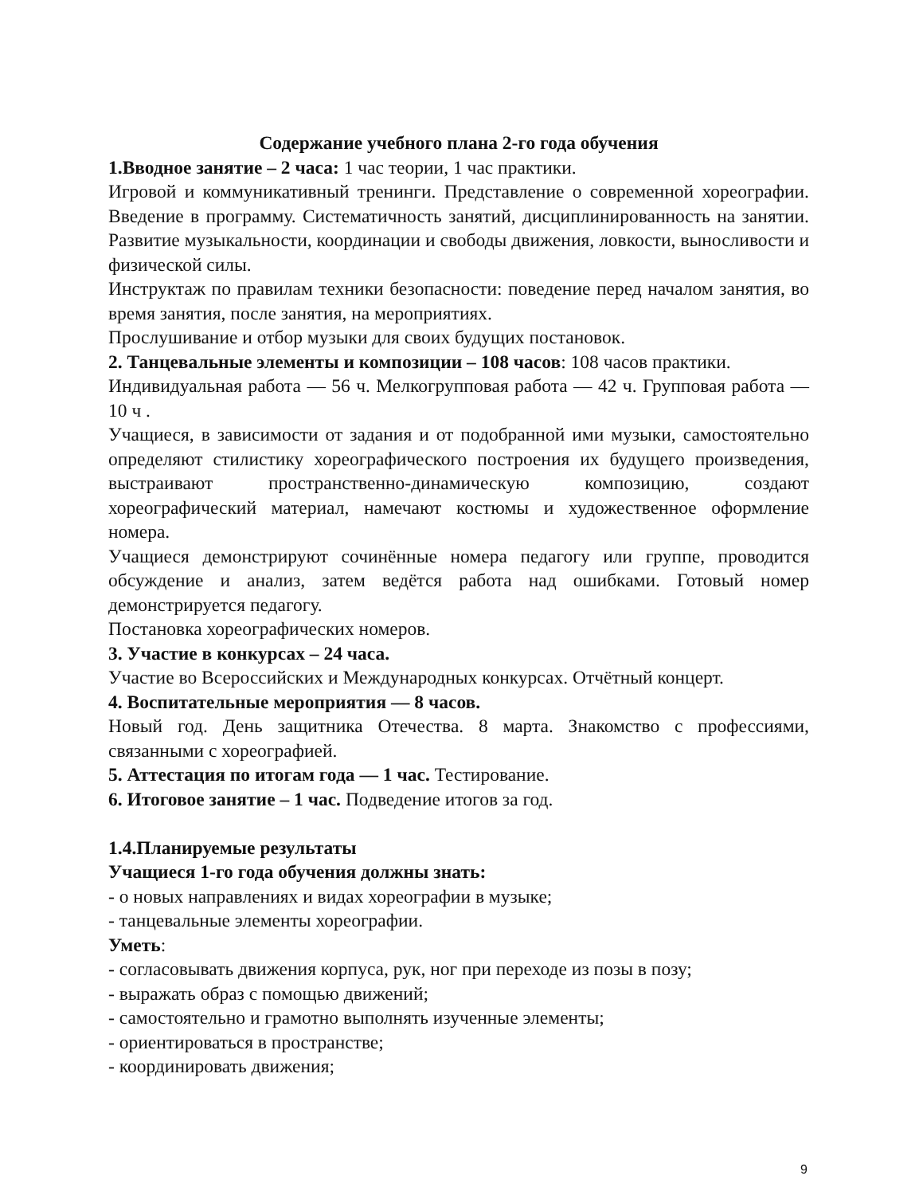Содержание учебного плана 2-го года обучения
1.Вводное занятие – 2 часа: 1 час теории, 1 час практики.
Игровой и коммуникативный тренинги. Представление о современной хореографии. Введение в программу. Систематичность занятий, дисциплинированность на занятии. Развитие музыкальности, координации и свободы движения, ловкости, выносливости и физической силы.
Инструктаж по правилам техники безопасности: поведение перед началом занятия, во время занятия, после занятия, на мероприятиях.
Прослушивание и отбор музыки для своих будущих постановок.
2. Танцевальные элементы и композиции – 108 часов: 108 часов практики.
Индивидуальная работа — 56 ч. Мелкогрупповая работа — 42 ч. Групповая работа — 10 ч .
Учащиеся, в зависимости от задания и от подобранной ими музыки, самостоятельно определяют стилистику хореографического построения их будущего произведения, выстраивают пространственно-динамическую композицию, создают хореографический материал, намечают костюмы и художественное оформление номера.
Учащиеся демонстрируют сочинённые номера педагогу или группе, проводится обсуждение и анализ, затем ведётся работа над ошибками. Готовый номер демонстрируется педагогу.
Постановка хореографических номеров.
3. Участие в конкурсах – 24 часа.
Участие во Всероссийских и Международных конкурсах. Отчётный концерт.
4. Воспитательные мероприятия — 8 часов.
Новый год. День защитника Отечества. 8 марта. Знакомство с профессиями, связанными с хореографией.
5. Аттестация по итогам года — 1 час. Тестирование.
6. Итоговое занятие – 1 час. Подведение итогов за год.
1.4.Планируемые результаты
Учащиеся 1-го года обучения должны знать:
- о новых направлениях и видах хореографии в музыке;
- танцевальные элементы хореографии.
Уметь:
- согласовывать движения корпуса, рук, ног при переходе из позы в позу;
- выражать образ с помощью движений;
- самостоятельно и грамотно выполнять изученные элементы;
- ориентироваться в пространстве;
- координировать движения;
9